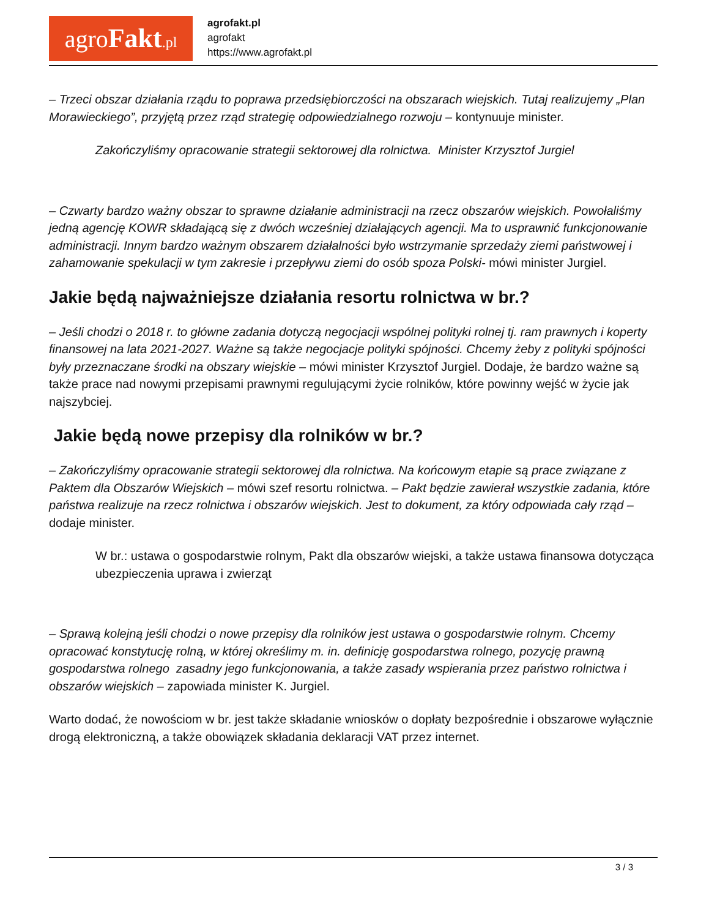agroFakt.pl
agrofakt.pl
agrofakt
https://www.agrofakt.pl
– Trzeci obszar działania rządu to poprawa przedsiębiorczości na obszarach wiejskich. Tutaj realizujemy „Plan Morawieckiego”, przyjętą przez rząd strategię odpowiedzialnego rozwoju – kontynuuje minister.
Zakończyliśmy opracowanie strategii sektorowej dla rolnictwa. Minister Krzysztof Jurgiel
– Czwarty bardzo ważny obszar to sprawne działanie administracji na rzecz obszarów wiejskich. Powołaliśmy jedną agencję KOWR składającą się z dwóch wcześniej działających agencji. Ma to usprawnić funkcjonowanie administracji. Innym bardzo ważnym obszarem działalności było wstrzymanie sprzedaży ziemi państwowej i zahamowanie spekulacji w tym zakresie i przepływu ziemi do osób spoza Polski- mówi minister Jurgiel.
Jakie będą najważniejsze działania resortu rolnictwa w br.?
– Jeśli chodzi o 2018 r. to główne zadania dotyczą negocjacji wspólnej polityki rolnej tj. ram prawnych i koperty finansowej na lata 2021-2027. Ważne są także negocjacje polityki spójności. Chcemy żeby z polityki spójności były przeznaczane środki na obszary wiejskie – mówi minister Krzysztof Jurgiel. Dodaje, że bardzo ważne są także prace nad nowymi przepisami prawnymi regulującymi życie rolników, które powinny wejść w życie jak najszybciej.
Jakie będą nowe przepisy dla rolników w br.?
– Zakończyliśmy opracowanie strategii sektorowej dla rolnictwa. Na końcowym etapie są prace związane z Paktem dla Obszarów Wiejskich – mówi szef resortu rolnictwa. – Pakt będzie zawierał wszystkie zadania, które państwa realizuje na rzecz rolnictwa i obszarów wiejskich. Jest to dokument, za który odpowiada cały rząd – dodaje minister.
W br.: ustawa o gospodarstwie rolnym, Pakt dla obszarów wiejski, a także ustawa finansowa dotycząca ubezpieczenia uprawa i zwierząt
– Sprawą kolejną jeśli chodzi o nowe przepisy dla rolników jest ustawa o gospodarstwie rolnym. Chcemy opracować konstytucję rolną, w której określimy m. in. definicję gospodarstwa rolnego, pozycję prawną gospodarstwa rolnego zasadny jego funkcjonowania, a także zasady wspierania przez państwo rolnictwa i obszarów wiejskich – zapowiada minister K. Jurgiel.
Warto dodać, że nowościom w br. jest także składanie wniosków o dopłaty bezpośrednie i obszarowe wyłącznie drogą elektroniczną, a także obowiązek składania deklaracji VAT przez internet.
3 / 3